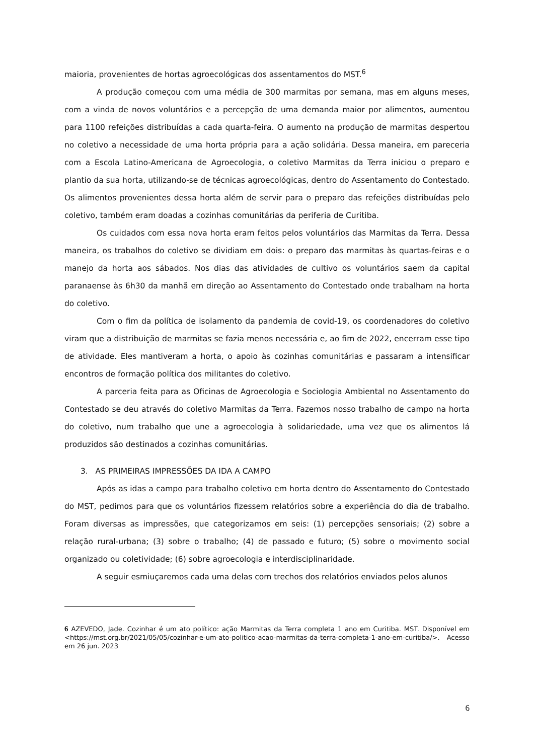maioria, provenientes de hortas agroecológicas dos assentamentos do MST.<sup>6</sup>
A produção começou com uma média de 300 marmitas por semana, mas em alguns meses, com a vinda de novos voluntários e a percepção de uma demanda maior por alimentos, aumentou para 1100 refeições distribuídas a cada quarta-feira. O aumento na produção de marmitas despertou no coletivo a necessidade de uma horta própria para a ação solidária. Dessa maneira, em pareceria com a Escola Latino-Americana de Agroecologia, o coletivo Marmitas da Terra iniciou o preparo e plantio da sua horta, utilizando-se de técnicas agroecológicas, dentro do Assentamento do Contestado. Os alimentos provenientes dessa horta além de servir para o preparo das refeições distribuídas pelo coletivo, também eram doadas a cozinhas comunitárias da periferia de Curitiba.
Os cuidados com essa nova horta eram feitos pelos voluntários das Marmitas da Terra. Dessa maneira, os trabalhos do coletivo se dividiam em dois: o preparo das marmitas às quartas-feiras e o manejo da horta aos sábados. Nos dias das atividades de cultivo os voluntários saem da capital paranaense às 6h30 da manhã em direção ao Assentamento do Contestado onde trabalham na horta do coletivo.
Com o fim da política de isolamento da pandemia de covid-19, os coordenadores do coletivo viram que a distribuição de marmitas se fazia menos necessária e, ao fim de 2022, encerram esse tipo de atividade. Eles mantiveram a horta, o apoio às cozinhas comunitárias e passaram a intensificar encontros de formação política dos militantes do coletivo.
A parceria feita para as Oficinas de Agroecologia e Sociologia Ambiental no Assentamento do Contestado se deu através do coletivo Marmitas da Terra. Fazemos nosso trabalho de campo na horta do coletivo, num trabalho que une a agroecologia à solidariedade, uma vez que os alimentos lá produzidos são destinados a cozinhas comunitárias.
3. AS PRIMEIRAS IMPRESSÕES DA IDA A CAMPO
Após as idas a campo para trabalho coletivo em horta dentro do Assentamento do Contestado do MST, pedimos para que os voluntários fizessem relatórios sobre a experiência do dia de trabalho. Foram diversas as impressões, que categorizamos em seis: (1) percepções sensoriais; (2) sobre a relação rural-urbana; (3) sobre o trabalho; (4) de passado e futuro; (5) sobre o movimento social organizado ou coletividade; (6) sobre agroecologia e interdisciplinaridade.
A seguir esmiuçaremos cada uma delas com trechos dos relatórios enviados pelos alunos
6 AZEVEDO, Jade. Cozinhar é um ato político: ação Marmitas da Terra completa 1 ano em Curitiba. MST. Disponível em <https://mst.org.br/2021/05/05/cozinhar-e-um-ato-politico-acao-marmitas-da-terra-completa-1-ano-em-curitiba/>. Acesso em 26 jun. 2023
6